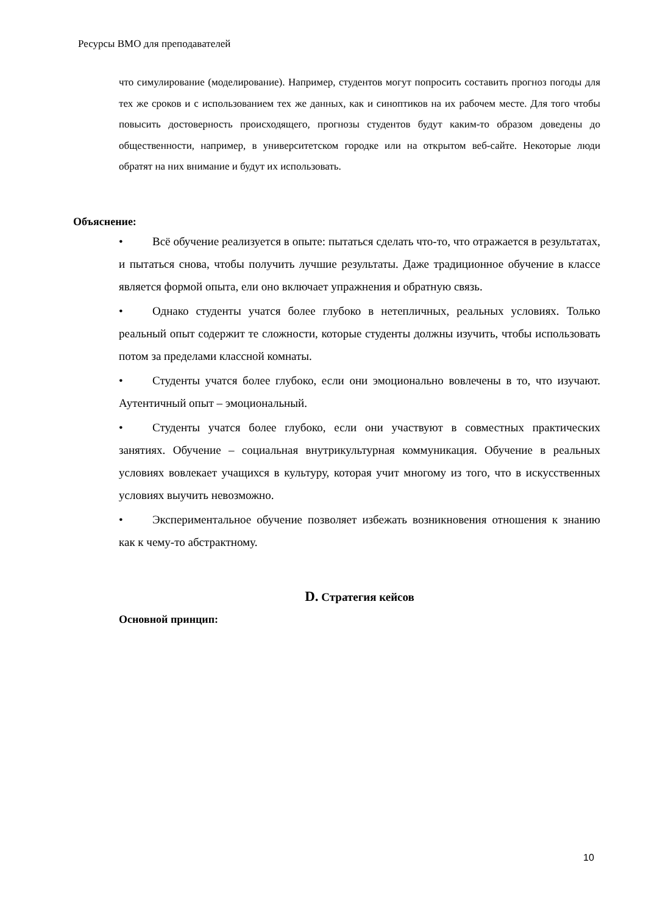Ресурсы ВМО для преподавателей
что симулирование (моделирование). Например, студентов могут попросить составить прогноз погоды для тех же сроков и с использованием тех же данных, как и синоптиков на их рабочем месте. Для того чтобы повысить достоверность происходящего, прогнозы студентов будут каким-то образом доведены до общественности, например, в университетском городке или на открытом веб-сайте. Некоторые люди обратят на них внимание и будут их использовать.
Объяснение:
• Всё обучение реализуется в опыте: пытаться сделать что-то, что отражается в результатах, и пытаться снова, чтобы получить лучшие результаты. Даже традиционное обучение в классе является формой опыта, ели оно включает упражнения и обратную связь.
• Однако студенты учатся более глубоко в нетепличных, реальных условиях. Только реальный опыт содержит те сложности, которые студенты должны изучить, чтобы использовать потом за пределами классной комнаты.
• Студенты учатся более глубоко, если они эмоционально вовлечены в то, что изучают. Аутентичный опыт – эмоциональный.
• Студенты учатся более глубоко, если они участвуют в совместных практических занятиях. Обучение – социальная внутрикультурная коммуникация. Обучение в реальных условиях вовлекает учащихся в культуру, которая учит многому из того, что в искусственных условиях выучить невозможно.
• Экспериментальное обучение позволяет избежать возникновения отношения к знанию как к чему-то абстрактному.
D. Стратегия кейсов
Основной принцип:
10